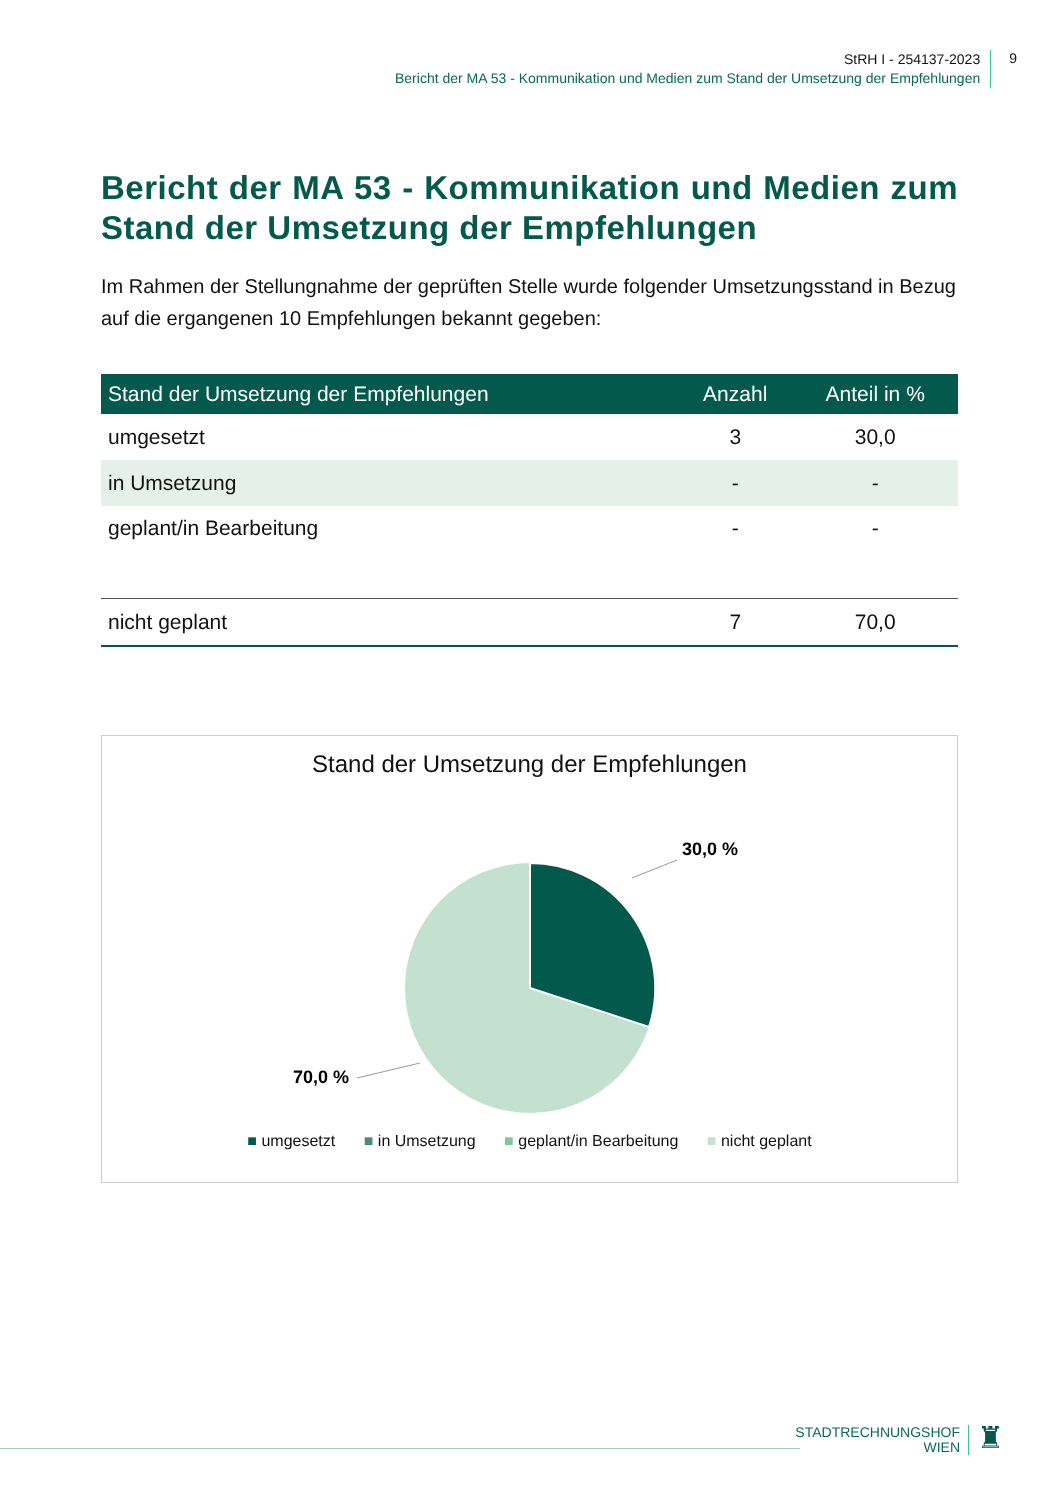StRH I - 254137-2023
Bericht der MA 53 - Kommunikation und Medien zum Stand der Umsetzung der Empfehlungen
9
Bericht der MA 53 - Kommunikation und Medien zum Stand der Umsetzung der Empfehlungen
Im Rahmen der Stellungnahme der geprüften Stelle wurde folgender Umsetzungsstand in Bezug auf die ergangenen 10 Empfehlungen bekannt gegeben:
| Stand der Umsetzung der Empfehlungen | Anzahl | Anteil in % |
| --- | --- | --- |
| umgesetzt | 3 | 30,0 |
| in Umsetzung | - | - |
| geplant/in Bearbeitung | - | - |
| nicht geplant | 7 | 70,0 |
Stand der Umsetzung der Empfehlungen
30,0 %
70,0 %
■ umgesetzt ■ in Umsetzung ■ geplant/in Bearbeitung ■ nicht geplant
STADTRECHNUNGSHOF
WIEN
♜